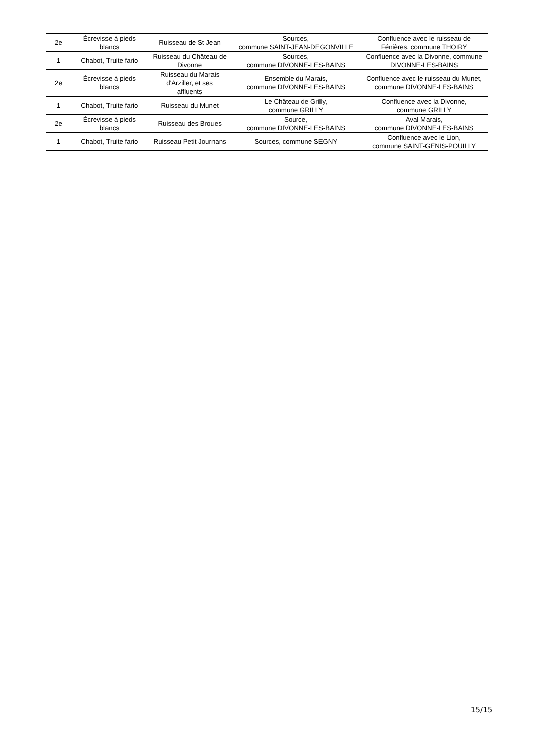| 2e | Écrevisse à pieds blancs | Ruisseau de St Jean | Sources, commune SAINT-JEAN-DEGONVILLE | Confluence avec le ruisseau de Fénières, commune THOIRY |
| 1 | Chabot, Truite fario | Ruisseau du Château de Divonne | Sources, commune DIVONNE-LES-BAINS | Confluence avec la Divonne, commune DIVONNE-LES-BAINS |
| 2e | Écrevisse à pieds blancs | Ruisseau du Marais d'Arziller, et ses affluents | Ensemble du Marais, commune DIVONNE-LES-BAINS | Confluence avec le ruisseau du Munet, commune DIVONNE-LES-BAINS |
| 1 | Chabot, Truite fario | Ruisseau du Munet | Le Château de Grilly, commune GRILLY | Confluence avec la Divonne, commune GRILLY |
| 2e | Écrevisse à pieds blancs | Ruisseau des Broues | Source, commune DIVONNE-LES-BAINS | Aval Marais, commune DIVONNE-LES-BAINS |
| 1 | Chabot, Truite fario | Ruisseau Petit Journans | Sources, commune SEGNY | Confluence avec le Lion, commune SAINT-GENIS-POUILLY |
15/15